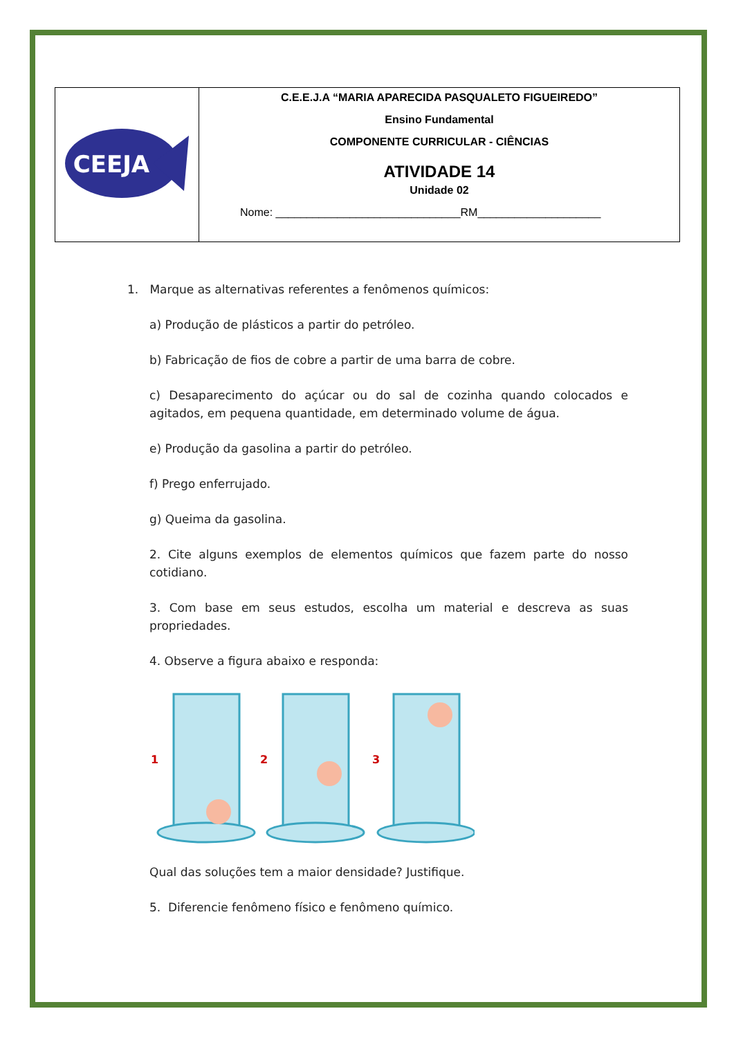| CEEJA | C.E.E.J.A “MARIA APARECIDA PASQUALETO FIGUEIREDO” Ensino Fundamental COMPONENTE CURRICULAR - CIÊNCIAS ATIVIDADE 14 Unidade 02 Nome: ______________________________RM____________________ |
1. Marque as alternativas referentes a fenômenos químicos:
a) Produção de plásticos a partir do petróleo.
b) Fabricação de fios de cobre a partir de uma barra de cobre.
c) Desaparecimento do açúcar ou do sal de cozinha quando colocados e agitados, em pequena quantidade, em determinado volume de água.
e) Produção da gasolina a partir do petróleo.
f) Prego enferrujado.
g) Queima da gasolina.
2. Cite alguns exemplos de elementos químicos que fazem parte do nosso cotidiano.
3. Com base em seus estudos, escolha um material e descreva as suas propriedades.
4. Observe a figura abaixo e responda:
1
2
3
Qual das soluções tem a maior densidade? Justifique.
5. Diferencie fenômeno físico e fenômeno químico.